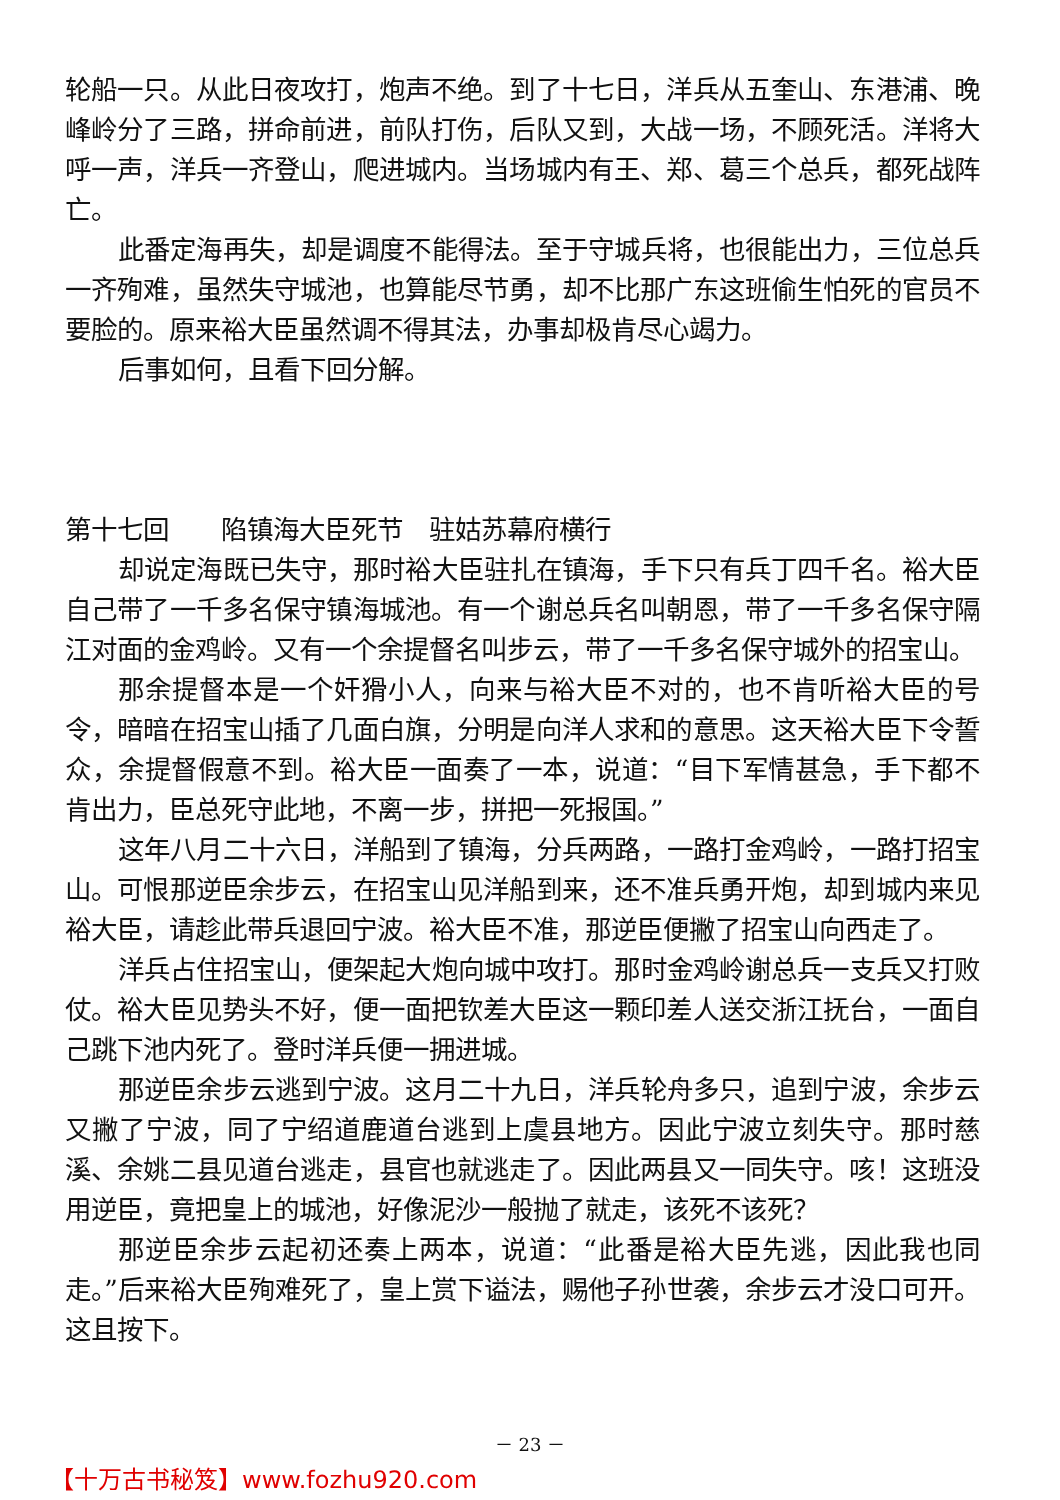轮船一只。从此日夜攻打，炮声不绝。到了十七日，洋兵从五奎山、东港浦、晚峰岭分了三路，拼命前进，前队打伤，后队又到，大战一场，不顾死活。洋将大呼一声，洋兵一齐登山，爬进城内。当场城内有王、郑、葛三个总兵，都死战阵亡。
此番定海再失，却是调度不能得法。至于守城兵将，也很能出力，三位总兵一齐殉难，虽然失守城池，也算能尽节勇，却不比那广东这班偷生怕死的官员不要脸的。原来裕大臣虽然调不得其法，办事却极肯尽心竭力。
后事如何，且看下回分解。
第十七回　　陷镇海大臣死节　驻姑苏幕府横行
却说定海既已失守，那时裕大臣驻扎在镇海，手下只有兵丁四千名。裕大臣自己带了一千多名保守镇海城池。有一个谢总兵名叫朝恩，带了一千多名保守隔江对面的金鸡岭。又有一个余提督名叫步云，带了一千多名保守城外的招宝山。
那余提督本是一个奸猾小人，向来与裕大臣不对的，也不肯听裕大臣的号令，暗暗在招宝山插了几面白旗，分明是向洋人求和的意思。这天裕大臣下令誓众，余提督假意不到。裕大臣一面奏了一本，说道：“目下军情甚急，手下都不肯出力，臣总死守此地，不离一步，拼把一死报国。”
这年八月二十六日，洋船到了镇海，分兵两路，一路打金鸡岭，一路打招宝山。可恨那逆臣余步云，在招宝山见洋船到来，还不准兵勇开炮，却到城内来见裕大臣，请趁此带兵退回宁波。裕大臣不准，那逆臣便撇了招宝山向西走了。
洋兵占住招宝山，便架起大炮向城中攻打。那时金鸡岭谢总兵一支兵又打败仗。裕大臣见势头不好，便一面把钦差大臣这一颗印差人送交浙江抚台，一面自己跳下池内死了。登时洋兵便一拥进城。
那逆臣余步云逃到宁波。这月二十九日，洋兵轮舟多只，追到宁波，余步云又撇了宁波，同了宁绍道鹿道台逃到上虞县地方。因此宁波立刻失守。那时慈溪、余姚二县见道台逃走，县官也就逃走了。因此两县又一同失守。咳！这班没用逆臣，竟把皇上的城池，好像泥沙一般抛了就走，该死不该死？
那逆臣余步云起初还奏上两本，说道：“此番是裕大臣先逃，因此我也同走。”后来裕大臣殉难死了，皇上赏下谥法，赐他子孙世袭，余步云才没口可开。这且按下。
－ 23 －
【十万古书秘笈】www.fozhu920.com